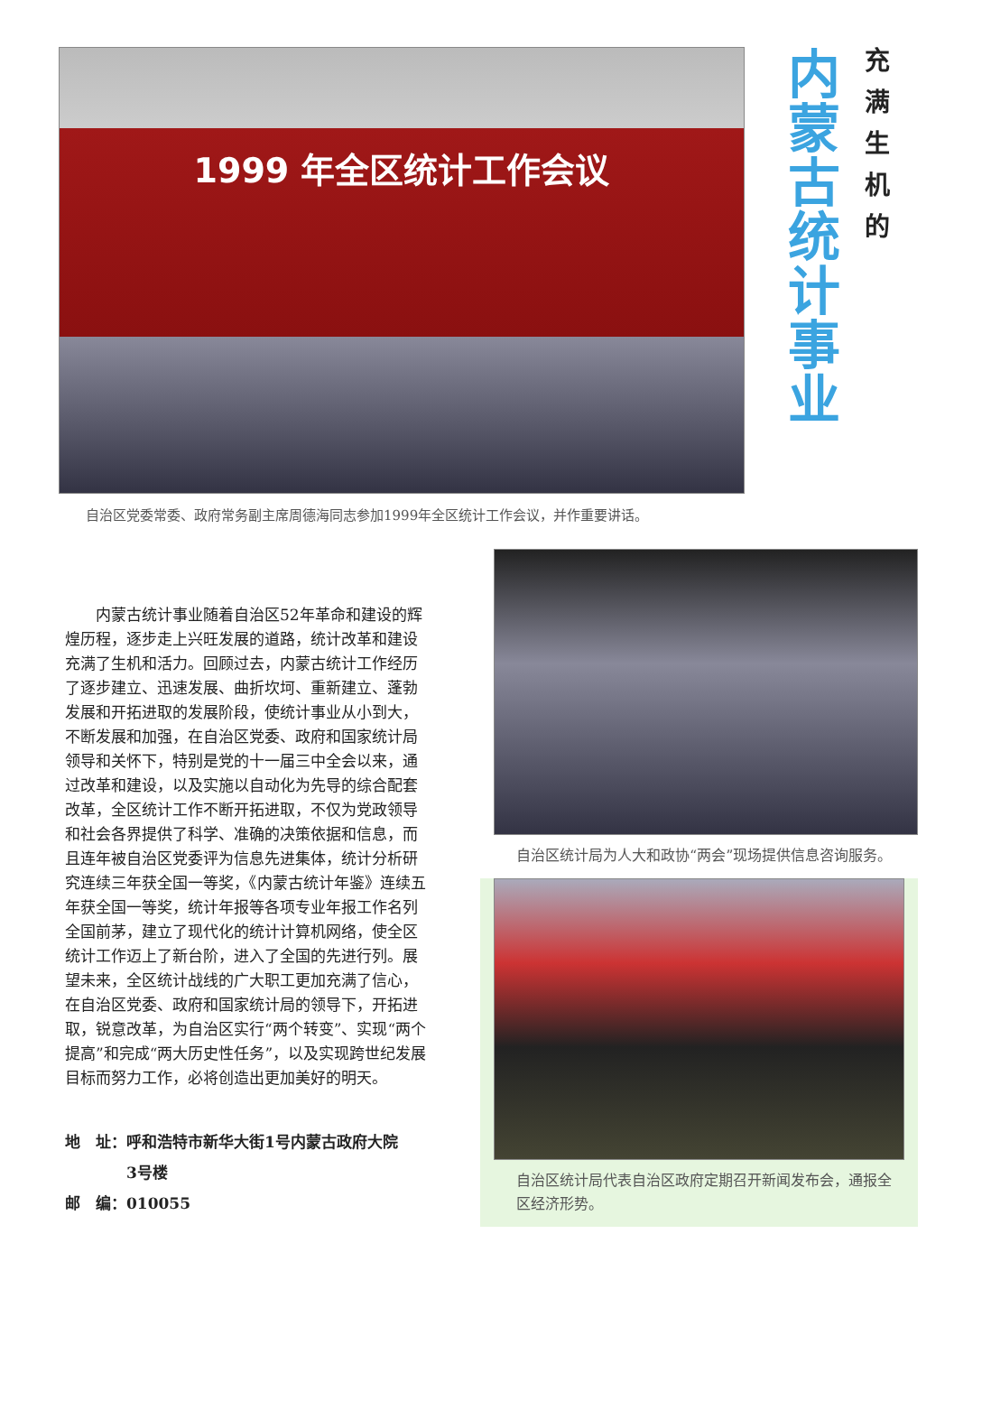1999 年全区统计工作会议
内蒙古统计事业
充满生机的
自治区党委常委、政府常务副主席周德海同志参加1999年全区统计工作会议，并作重要讲话。
内蒙古统计事业随着自治区52年革命和建设的辉煌历程，逐步走上兴旺发展的道路，统计改革和建设充满了生机和活力。回顾过去，内蒙古统计工作经历了逐步建立、迅速发展、曲折坎坷、重新建立、蓬勃发展和开拓进取的发展阶段，使统计事业从小到大，不断发展和加强，在自治区党委、政府和国家统计局领导和关怀下，特别是党的十一届三中全会以来，通过改革和建设，以及实施以自动化为先导的综合配套改革，全区统计工作不断开拓进取，不仅为党政领导和社会各界提供了科学、准确的决策依据和信息，而且连年被自治区党委评为信息先进集体，统计分析研究连续三年获全国一等奖，《内蒙古统计年鉴》连续五年获全国一等奖，统计年报等各项专业年报工作名列全国前茅，建立了现代化的统计计算机网络，使全区统计工作迈上了新台阶，进入了全国的先进行列。展望未来，全区统计战线的广大职工更加充满了信心，在自治区党委、政府和国家统计局的领导下，开拓进取，锐意改革，为自治区实行“两个转变”、实现“两个提高”和完成“两大历史性任务”，以及实现跨世纪发展目标而努力工作，必将创造出更加美好的明天。
地　址：呼和浩特市新华大街1号内蒙古政府大院
　　　　3号楼
邮　编：010055
自治区统计局为人大和政协“两会”现场提供信息咨询服务。
自治区统计局代表自治区政府定期召开新闻发布会，通报全区经济形势。